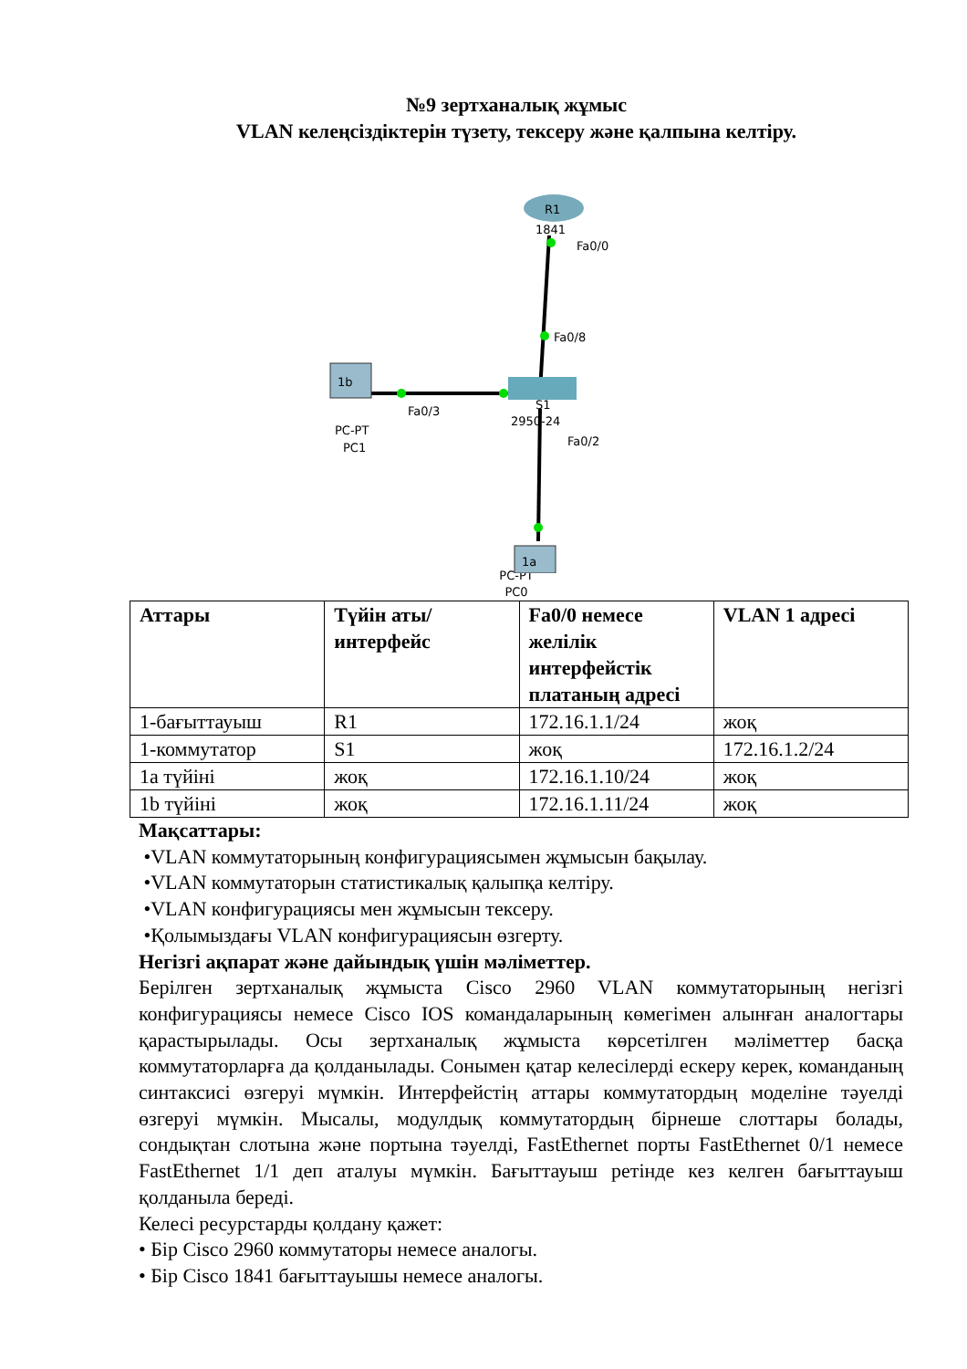№9 зертханалық жұмыс
VLAN келеңсіздіктерін түзету, тексеру және қалпына келтіру.
R1
1841
Fa0/0
Fa0/8
S1
2950-24
Fa0/2
1b
PC-PT
PC1
Fa0/3
1a
PC-PT
PC0
| Аттары | Түйін аты/ интерфейс | Fa0/0 немесе желілік интерфейстік платаның адресі | VLAN 1 адресі |
| --- | --- | --- | --- |
| 1-бағыттауыш | R1 | 172.16.1.1/24 | жоқ |
| 1-коммутатор | S1 | жоқ | 172.16.1.2/24 |
| 1а түйіні | жоқ | 172.16.1.10/24 | жоқ |
| 1b түйіні | жоқ | 172.16.1.11/24 | жоқ |
Мақсаттары:
•VLAN коммутаторының конфигурациясымен жұмысын бақылау.
•VLAN коммутаторын статистикалық қалыпқа келтіру.
•VLAN конфигурациясы мен жұмысын тексеру.
•Қолымыздағы VLAN конфигурациясын өзгерту.
Негізгі ақпарат және дайындық үшін мәліметтер.
Берілген зертханалық жұмыста Cisco 2960 VLAN коммутаторының негізгі конфигурациясы немесе Cisco IOS командаларының көмегімен алынған аналогтары қарастырылады. Осы зертханалық жұмыста көрсетілген мәліметтер басқа коммутаторларға да қолданылады. Сонымен қатар келесілерді ескеру керек, команданың синтаксисі өзгеруі мүмкін. Интерфейстің аттары коммутатордың моделіне тәуелді өзгеруі мүмкін. Мысалы, модулдық коммутатордың бірнеше слоттары болады, сондықтан слотына және портына тәуелді, FastEthernet порты FastEthernet 0/1 немесе FastEthernet 1/1 деп аталуы мүмкін. Бағыттауыш ретінде кез келген бағыттауыш қолданыла береді.
Келесі ресурстарды қолдану қажет:
• Бір Cisco 2960 коммутаторы немесе аналогы.
• Бір Cisco 1841 бағыттауышы немесе аналогы.